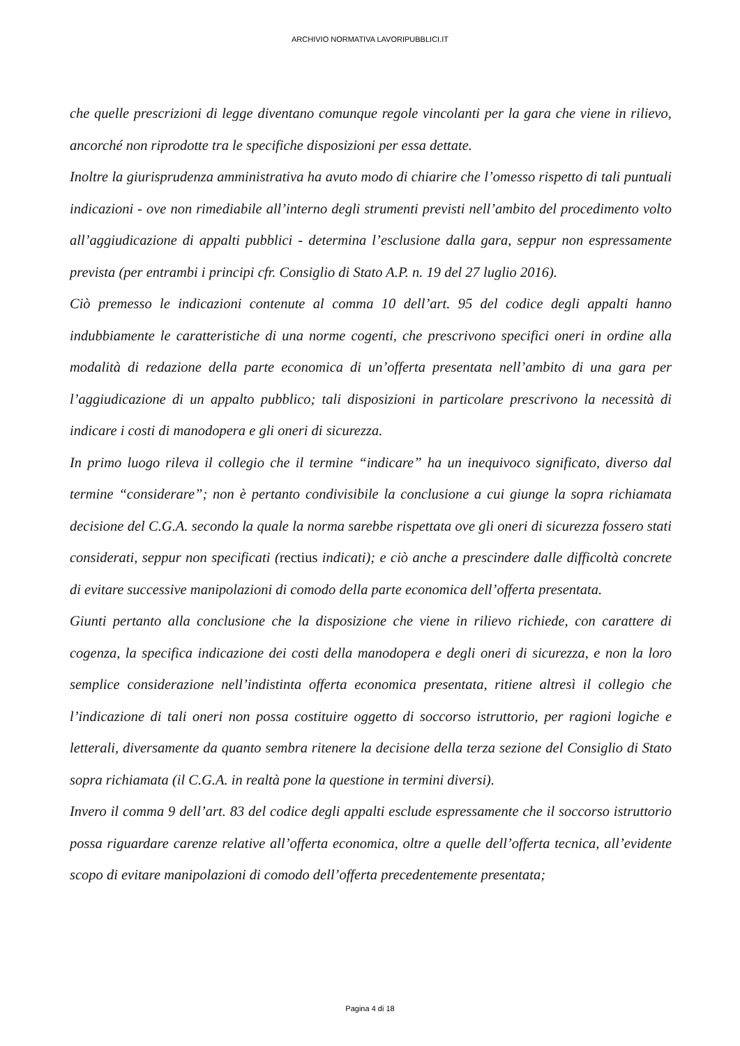ARCHIVIO NORMATIVA LAVORIPUBBLICI.IT
che quelle prescrizioni di legge diventano comunque regole vincolanti per la gara che viene in rilievo, ancorché non riprodotte tra le specifiche disposizioni per essa dettate.
Inoltre la giurisprudenza amministrativa ha avuto modo di chiarire che l’omesso rispetto di tali puntuali indicazioni - ove non rimediabile all’interno degli strumenti previsti nell’ambito del procedimento volto all’aggiudicazione di appalti pubblici - determina l’esclusione dalla gara, seppur non espressamente prevista (per entrambi i principi cfr. Consiglio di Stato A.P. n. 19 del 27 luglio 2016).
Ciò premesso le indicazioni contenute al comma 10 dell’art. 95 del codice degli appalti hanno indubbiamente le caratteristiche di una norme cogenti, che prescrivono specifici oneri in ordine alla modalità di redazione della parte economica di un’offerta presentata nell’ambito di una gara per l’aggiudicazione di un appalto pubblico; tali disposizioni in particolare prescrivono la necessità di indicare i costi di manodopera e gli oneri di sicurezza.
In primo luogo rileva il collegio che il termine “indicare” ha un inequivoco significato, diverso dal termine “considerare”; non è pertanto condivisibile la conclusione a cui giunge la sopra richiamata decisione del C.G.A. secondo la quale la norma sarebbe rispettata ove gli oneri di sicurezza fossero stati considerati, seppur non specificati (rectius indicati); e ciò anche a prescindere dalle difficoltà concrete di evitare successive manipolazioni di comodo della parte economica dell’offerta presentata.
Giunti pertanto alla conclusione che la disposizione che viene in rilievo richiede, con carattere di cogenza, la specifica indicazione dei costi della manodopera e degli oneri di sicurezza, e non la loro semplice considerazione nell’indistinta offerta economica presentata, ritiene altresì il collegio che l’indicazione di tali oneri non possa costituire oggetto di soccorso istruttorio, per ragioni logiche e letterali, diversamente da quanto sembra ritenere la decisione della terza sezione del Consiglio di Stato sopra richiamata (il C.G.A. in realtà pone la questione in termini diversi).
Invero il comma 9 dell’art. 83 del codice degli appalti esclude espressamente che il soccorso istruttorio possa riguardare carenze relative all’offerta economica, oltre a quelle dell’offerta tecnica, all’evidente scopo di evitare manipolazioni di comodo dell’offerta precedentemente presentata;
Pagina 4 di 18